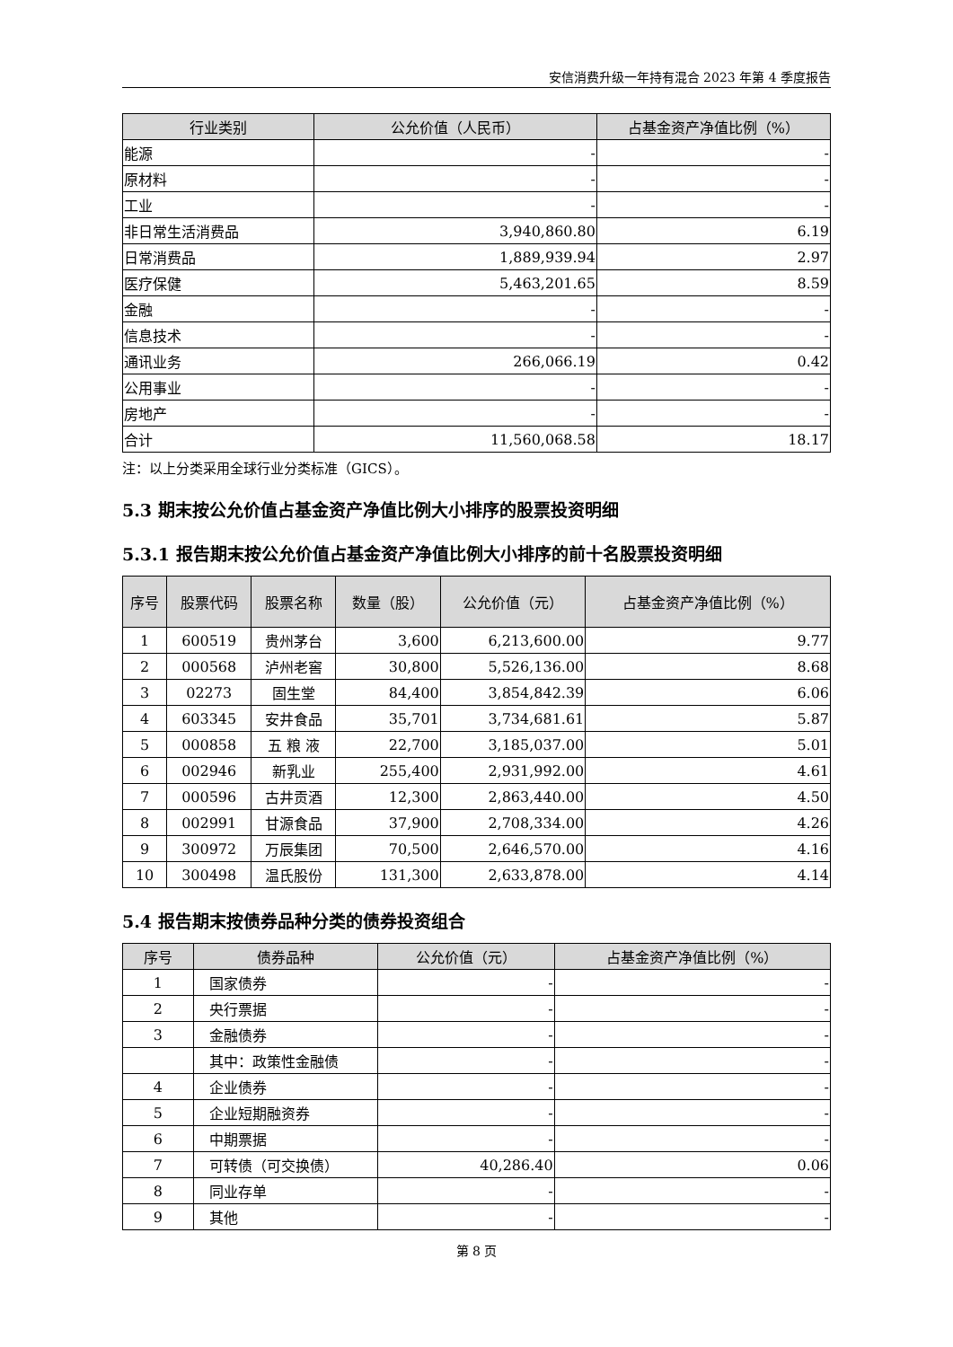安信消费升级一年持有混合 2023 年第 4 季度报告
| 行业类别 | 公允价值（人民币） | 占基金资产净值比例（%） |
| --- | --- | --- |
| 能源 | - | - |
| 原材料 | - | - |
| 工业 | - | - |
| 非日常生活消费品 | 3,940,860.80 | 6.19 |
| 日常消费品 | 1,889,939.94 | 2.97 |
| 医疗保健 | 5,463,201.65 | 8.59 |
| 金融 | - | - |
| 信息技术 | - | - |
| 通讯业务 | 266,066.19 | 0.42 |
| 公用事业 | - | - |
| 房地产 | - | - |
| 合计 | 11,560,068.58 | 18.17 |
注：以上分类采用全球行业分类标准（GICS）。
5.3 期末按公允价值占基金资产净值比例大小排序的股票投资明细
5.3.1 报告期末按公允价值占基金资产净值比例大小排序的前十名股票投资明细
| 序号 | 股票代码 | 股票名称 | 数量（股） | 公允价值（元） | 占基金资产净值比例（%） |
| --- | --- | --- | --- | --- | --- |
| 1 | 600519 | 贵州茅台 | 3,600 | 6,213,600.00 | 9.77 |
| 2 | 000568 | 泸州老窖 | 30,800 | 5,526,136.00 | 8.68 |
| 3 | 02273 | 固生堂 | 84,400 | 3,854,842.39 | 6.06 |
| 4 | 603345 | 安井食品 | 35,701 | 3,734,681.61 | 5.87 |
| 5 | 000858 | 五 粮 液 | 22,700 | 3,185,037.00 | 5.01 |
| 6 | 002946 | 新乳业 | 255,400 | 2,931,992.00 | 4.61 |
| 7 | 000596 | 古井贡酒 | 12,300 | 2,863,440.00 | 4.50 |
| 8 | 002991 | 甘源食品 | 37,900 | 2,708,334.00 | 4.26 |
| 9 | 300972 | 万辰集团 | 70,500 | 2,646,570.00 | 4.16 |
| 10 | 300498 | 温氏股份 | 131,300 | 2,633,878.00 | 4.14 |
5.4 报告期末按债券品种分类的债券投资组合
| 序号 | 债券品种 | 公允价值（元） | 占基金资产净值比例（%） |
| --- | --- | --- | --- |
| 1 | 国家债券 | - | - |
| 2 | 央行票据 | - | - |
| 3 | 金融债券 | - | - |
| | 其中：政策性金融债 | - | - |
| 4 | 企业债券 | - | - |
| 5 | 企业短期融资券 | - | - |
| 6 | 中期票据 | - | - |
| 7 | 可转债（可交换债） | 40,286.40 | 0.06 |
| 8 | 同业存单 | - | - |
| 9 | 其他 | - | - |
第 8 页